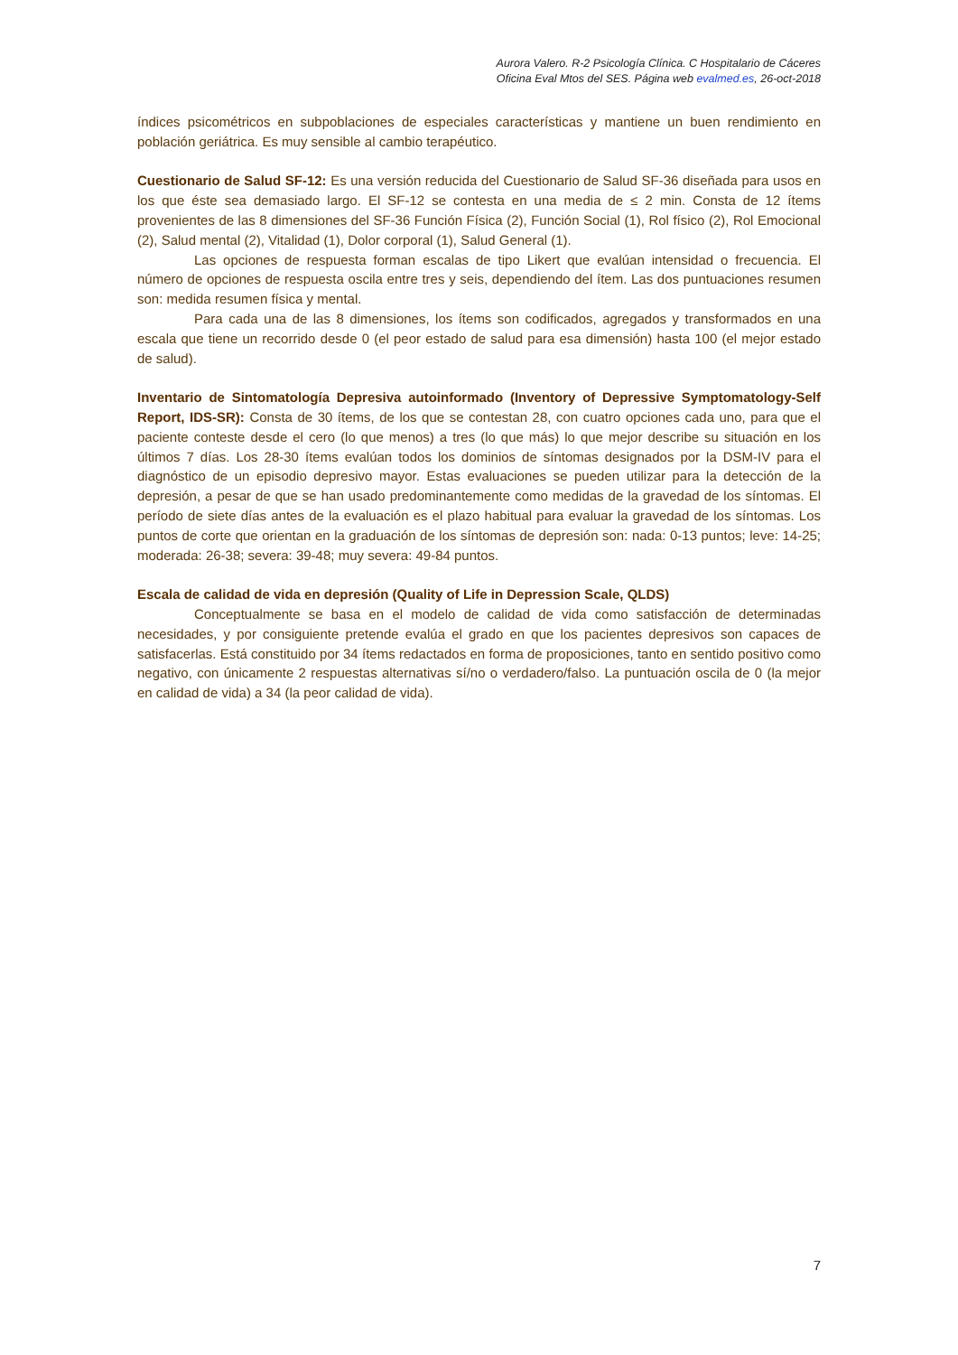Aurora Valero. R-2 Psicología Clínica. C Hospitalario de Cáceres
Oficina Eval Mtos del SES. Página web evalmed.es, 26-oct-2018
índices psicométricos en subpoblaciones de especiales características y mantiene un buen rendimiento en población geriátrica. Es muy sensible al cambio terapéutico.
Cuestionario de Salud SF-12: Es una versión reducida del Cuestionario de Salud SF-36 diseñada para usos en los que éste sea demasiado largo. El SF-12 se contesta en una media de ≤ 2 min. Consta de 12 ítems provenientes de las 8 dimensiones del SF-36 Función Física (2), Función Social (1), Rol físico (2), Rol Emocional (2), Salud mental (2), Vitalidad (1), Dolor corporal (1), Salud General (1).
Las opciones de respuesta forman escalas de tipo Likert que evalúan intensidad o frecuencia. El número de opciones de respuesta oscila entre tres y seis, dependiendo del ítem. Las dos puntuaciones resumen son: medida resumen física y mental.
Para cada una de las 8 dimensiones, los ítems son codificados, agregados y transformados en una escala que tiene un recorrido desde 0 (el peor estado de salud para esa dimensión) hasta 100 (el mejor estado de salud).
Inventario de Sintomatología Depresiva autoinformado (Inventory of Depressive Symptomatology-Self Report, IDS-SR): Consta de 30 ítems, de los que se contestan 28, con cuatro opciones cada uno, para que el paciente conteste desde el cero (lo que menos) a tres (lo que más) lo que mejor describe su situación en los últimos 7 días. Los 28-30 ítems evalúan todos los dominios de síntomas designados por la DSM-IV para el diagnóstico de un episodio depresivo mayor. Estas evaluaciones se pueden utilizar para la detección de la depresión, a pesar de que se han usado predominantemente como medidas de la gravedad de los síntomas. El período de siete días antes de la evaluación es el plazo habitual para evaluar la gravedad de los síntomas. Los puntos de corte que orientan en la graduación de los síntomas de depresión son: nada: 0-13 puntos; leve: 14-25; moderada: 26-38; severa: 39-48; muy severa: 49-84 puntos.
Escala de calidad de vida en depresión (Quality of Life in Depression Scale, QLDS)
Conceptualmente se basa en el modelo de calidad de vida como satisfacción de determinadas necesidades, y por consiguiente pretende evalúa el grado en que los pacientes depresivos son capaces de satisfacerlas. Está constituido por 34 ítems redactados en forma de proposiciones, tanto en sentido positivo como negativo, con únicamente 2 respuestas alternativas sí/no o verdadero/falso. La puntuación oscila de 0 (la mejor en calidad de vida) a 34 (la peor calidad de vida).
7